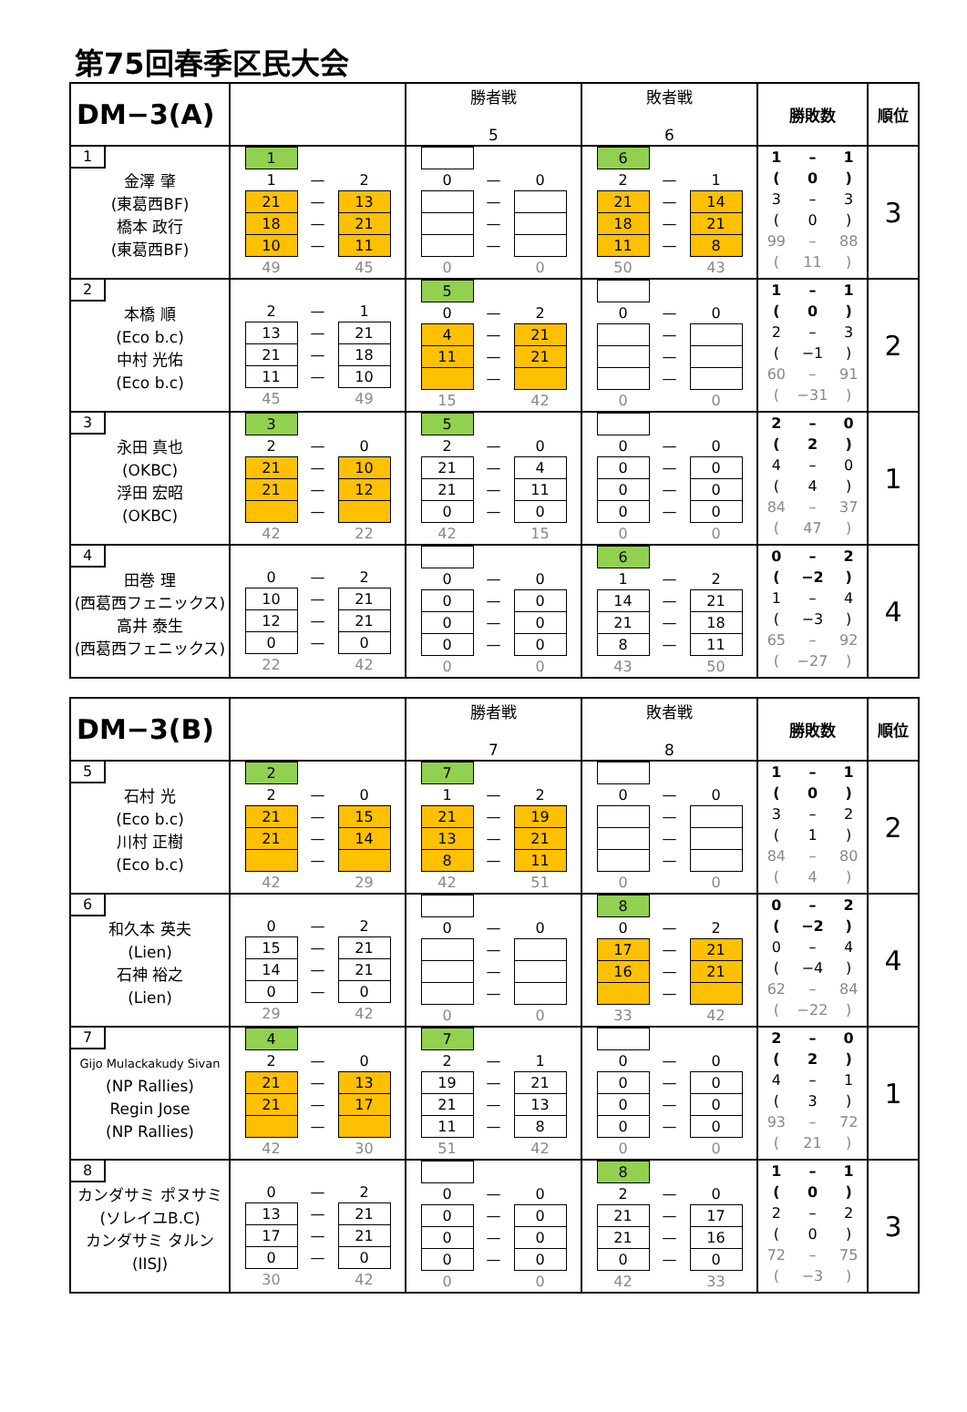第75回春季区民大会
| DM−3(A) | | 勝者戦 5 | 敗者戦 6 | 勝敗数 | 順位 |
| --- | --- | --- | --- | --- | --- |
| 1 金澤 肇 (東葛西BF) 橋本 政行 (東葛西BF) | / / 1 / / / / / / 1 / — / 2 / / / / 21 / — / 13 / / / / 18 / — / 21 / / / / 10 / — / 11 / / / / 49 / / 45 / / | / / 0 / — / 0 / / / / / — / / / / / / — / / / / / / — / / / / / 0 / / 0 / / | / / 6 / / / / / / 2 / — / 1 / / / / 21 / — / 14 / / / / 18 / — / 21 / / / / 11 / — / 8 / / / / 50 / / 43 / / | / 1 / – / 1 / / ( / 0 / ) / / 3 / – / 3 / / ( / 0 / ) / / 99 / – / 88 / / ( / 11 / ) / | 3 |
| 2 本橋 順 (Eco b.c) 中村 光佑 (Eco b.c) | / / 2 / — / 1 / / / / 13 / — / 21 / / / / 21 / — / 18 / / / / 11 / — / 10 / / / / 45 / / 49 / / | / / 5 / / / / / / 0 / — / 2 / / / / 4 / — / 21 / / / / 11 / — / 21 / / / / / — / / / / / 15 / / 42 / / | / / 0 / — / 0 / / / / / — / / / / / / — / / / / / / — / / / / / 0 / / 0 / / | / 1 / – / 1 / / ( / 0 / ) / / 2 / – / 3 / / ( / −1 / ) / / 60 / – / 91 / / ( / −31 / ) / | 2 |
| 3 永田 真也 (OKBC) 浮田 宏昭 (OKBC) | / / 3 / / / / / / 2 / — / 0 / / / / 21 / — / 10 / / / / 21 / — / 12 / / / / / — / / / / / 42 / / 22 / / | / / 5 / / / / / / 2 / — / 0 / / / / 21 / — / 4 / / / / 21 / — / 11 / / / / 0 / — / 0 / / / / 42 / / 15 / / | / / 0 / — / 0 / / / / 0 / — / 0 / / / / 0 / — / 0 / / / / 0 / — / 0 / / / / 0 / / 0 / / | / 2 / – / 0 / / ( / 2 / ) / / 4 / – / 0 / / ( / 4 / ) / / 84 / – / 37 / / ( / 47 / ) / | 1 |
| 4 田巻 理 (西葛西フェニックス) 高井 泰生 (西葛西フェニックス) | / / 0 / — / 2 / / / / 10 / — / 21 / / / / 12 / — / 21 / / / / 0 / — / 0 / / / / 22 / / 42 / / | / / 0 / — / 0 / / / / 0 / — / 0 / / / / 0 / — / 0 / / / / 0 / — / 0 / / / / 0 / / 0 / / | / / 6 / / / / / / 1 / — / 2 / / / / 14 / — / 21 / / / / 21 / — / 18 / / / / 8 / — / 11 / / / / 43 / / 50 / / | / 0 / – / 2 / / ( / −2 / ) / / 1 / – / 4 / / ( / −3 / ) / / 65 / – / 92 / / ( / −27 / ) / | 4 |
| DM−3(B) | | 勝者戦 7 | 敗者戦 8 | 勝敗数 | 順位 |
| --- | --- | --- | --- | --- | --- |
| 5 石村 光 (Eco b.c) 川村 正樹 (Eco b.c) | / / 2 / / / / / / 2 / — / 0 / / / / 21 / — / 15 / / / / 21 / — / 14 / / / / / — / / / / / 42 / / 29 / / | / / 7 / / / / / / 1 / — / 2 / / / / 21 / — / 19 / / / / 13 / — / 21 / / / / 8 / — / 11 / / / / 42 / / 51 / / | / / 0 / — / 0 / / / / / — / / / / / / — / / / / / / — / / / / / 0 / / 0 / / | / 1 / – / 1 / / ( / 0 / ) / / 3 / – / 2 / / ( / 1 / ) / / 84 / – / 80 / / ( / 4 / ) / | 2 |
| 6 和久本 英夫 (Lien) 石神 裕之 (Lien) | / / 0 / — / 2 / / / / 15 / — / 21 / / / / 14 / — / 21 / / / / 0 / — / 0 / / / / 29 / / 42 / / | / / 0 / — / 0 / / / / / — / / / / / / — / / / / / / — / / / / / 0 / / 0 / / | / / 8 / / / / / / 0 / — / 2 / / / / 17 / — / 21 / / / / 16 / — / 21 / / / / / — / / / / / 33 / / 42 / / | / 0 / – / 2 / / ( / −2 / ) / / 0 / – / 4 / / ( / −4 / ) / / 62 / – / 84 / / ( / −22 / ) / | 4 |
| 7 Gijo Mulackakudy Sivan (NP Rallies) Regin Jose (NP Rallies) | / / 4 / / / / / / 2 / — / 0 / / / / 21 / — / 13 / / / / 21 / — / 17 / / / / / — / / / / / 42 / / 30 / / | / / 7 / / / / / / 2 / — / 1 / / / / 19 / — / 21 / / / / 21 / — / 13 / / / / 11 / — / 8 / / / / 51 / / 42 / / | / / 0 / — / 0 / / / / 0 / — / 0 / / / / 0 / — / 0 / / / / 0 / — / 0 / / / / 0 / / 0 / / | / 2 / – / 0 / / ( / 2 / ) / / 4 / – / 1 / / ( / 3 / ) / / 93 / – / 72 / / ( / 21 / ) / | 1 |
| 8 カンダサミ ポヌサミ (ソレイユB.C) カンダサミ タルン (IISJ) | / / 0 / — / 2 / / / / 13 / — / 21 / / / / 17 / — / 21 / / / / 0 / — / 0 / / / / 30 / / 42 / / | / / 0 / — / 0 / / / / 0 / — / 0 / / / / 0 / — / 0 / / / / 0 / — / 0 / / / / 0 / / 0 / / | / / 8 / / / / / / 2 / — / 0 / / / / 21 / — / 17 / / / / 21 / — / 16 / / / / 0 / — / 0 / / / / 42 / / 33 / / | / 1 / – / 1 / / ( / 0 / ) / / 2 / – / 2 / / ( / 0 / ) / / 72 / – / 75 / / ( / −3 / ) / | 3 |